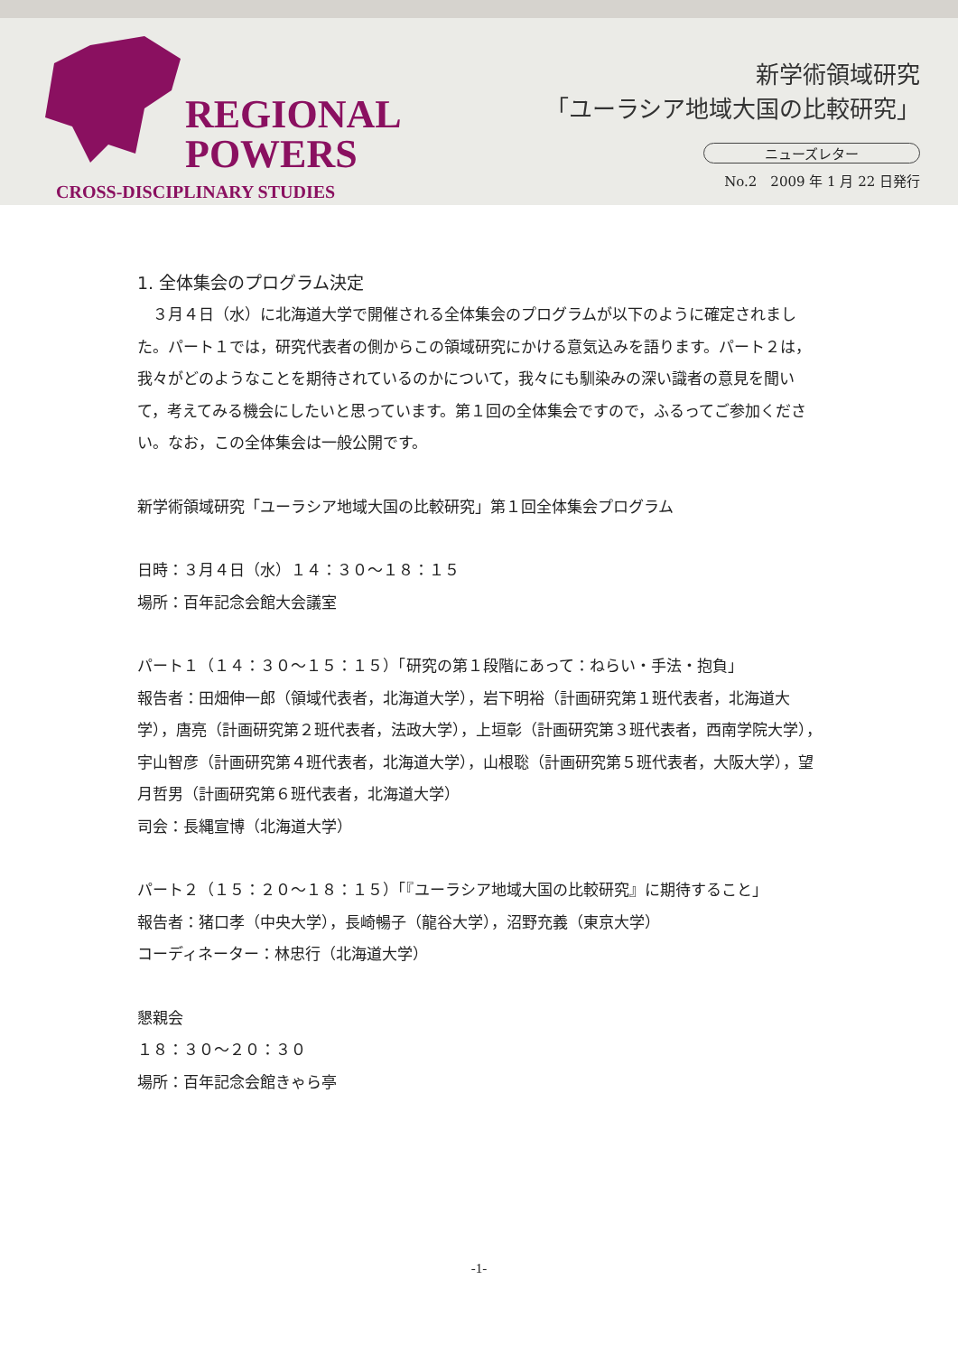REGIONAL
POWERS
CROSS-DISCIPLINARY STUDIES
新学術領域研究
「ユーラシア地域大国の比較研究」
ニューズレター
No.2　2009 年 1 月 22 日発行
1. 全体集会のプログラム決定
　３月４日（水）に北海道大学で開催される全体集会のプログラムが以下のように確定されました。パート１では，研究代表者の側からこの領域研究にかける意気込みを語ります。パート２は，我々がどのようなことを期待されているのかについて，我々にも馴染みの深い識者の意見を聞いて，考えてみる機会にしたいと思っています。第１回の全体集会ですので，ふるってご参加ください。なお，この全体集会は一般公開です。
新学術領域研究「ユーラシア地域大国の比較研究」第１回全体集会プログラム
日時：３月４日（水）１４：３０～１８：１５
場所：百年記念会館大会議室
パート１（１４：３０～１５：１５）「研究の第１段階にあって：ねらい・手法・抱負」
報告者：田畑伸一郎（領域代表者，北海道大学），岩下明裕（計画研究第１班代表者，北海道大学），唐亮（計画研究第２班代表者，法政大学），上垣彰（計画研究第３班代表者，西南学院大学），宇山智彦（計画研究第４班代表者，北海道大学），山根聡（計画研究第５班代表者，大阪大学），望月哲男（計画研究第６班代表者，北海道大学）
司会：長縄宣博（北海道大学）
パート２（１５：２０～１８：１５）「『ユーラシア地域大国の比較研究』に期待すること」
報告者：猪口孝（中央大学），長崎暢子（龍谷大学），沼野充義（東京大学）
コーディネーター：林忠行（北海道大学）
懇親会
１８：３０～２０：３０
場所：百年記念会館きゃら亭
-1-